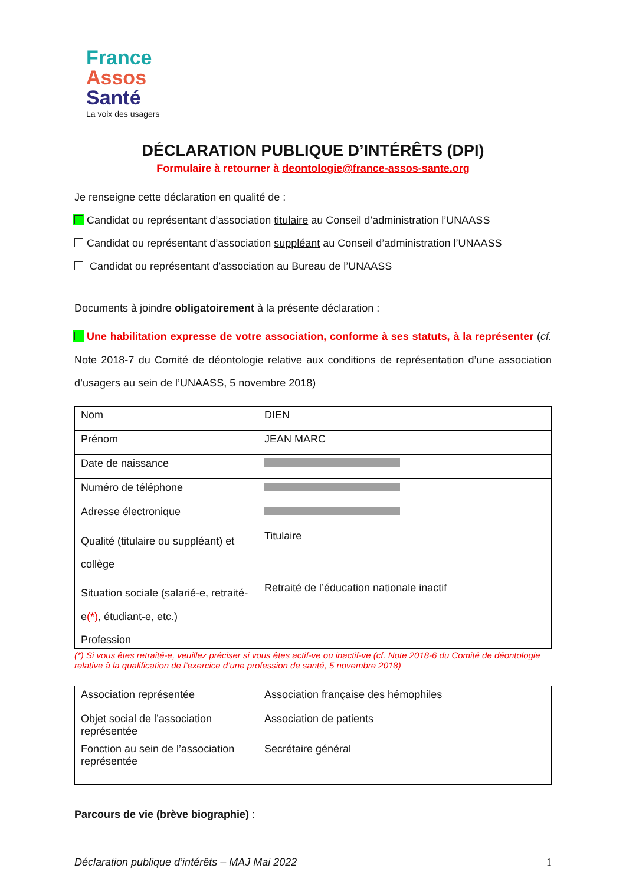France
Assos
Santé
La voix des usagers
DÉCLARATION PUBLIQUE D’INTÉRÊTS (DPI)
Formulaire à retourner à deontologie@france-assos-sante.org
Je renseigne cette déclaration en qualité de :
Candidat ou représentant d’association titulaire au Conseil d’administration l’UNAASS
Candidat ou représentant d’association suppléant au Conseil d’administration l’UNAASS
Candidat ou représentant d’association au Bureau de l’UNAASS
Documents à joindre obligatoirement à la présente déclaration :
Une habilitation expresse de votre association, conforme à ses statuts, à la représenter (cf. Note 2018-7 du Comité de déontologie relative aux conditions de représentation d’une association d’usagers au sein de l’UNAASS, 5 novembre 2018)
| Nom | DIEN |
| Prénom | JEAN MARC |
| Date de naissance | |
| Numéro de téléphone | |
| Adresse électronique | |
| Qualité (titulaire ou suppléant) et collège | Titulaire |
| Situation sociale (salarié-e, retraité-e (*) , étudiant-e, etc.) | Retraité de l’éducation nationale inactif |
| Profession | |
(*) Si vous êtes retraité-e, veuillez préciser si vous êtes actif-ve ou inactif-ve (cf. Note 2018-6 du Comité de déontologie relative à la qualification de l’exercice d’une profession de santé, 5 novembre 2018)
| Association représentée | Association française des hémophiles |
| Objet social de l’association représentée | Association de patients |
| Fonction au sein de l’association représentée | Secrétaire général |
Parcours de vie (brève biographie) :
Déclaration publique d’intérêts – MAJ Mai 2022 1